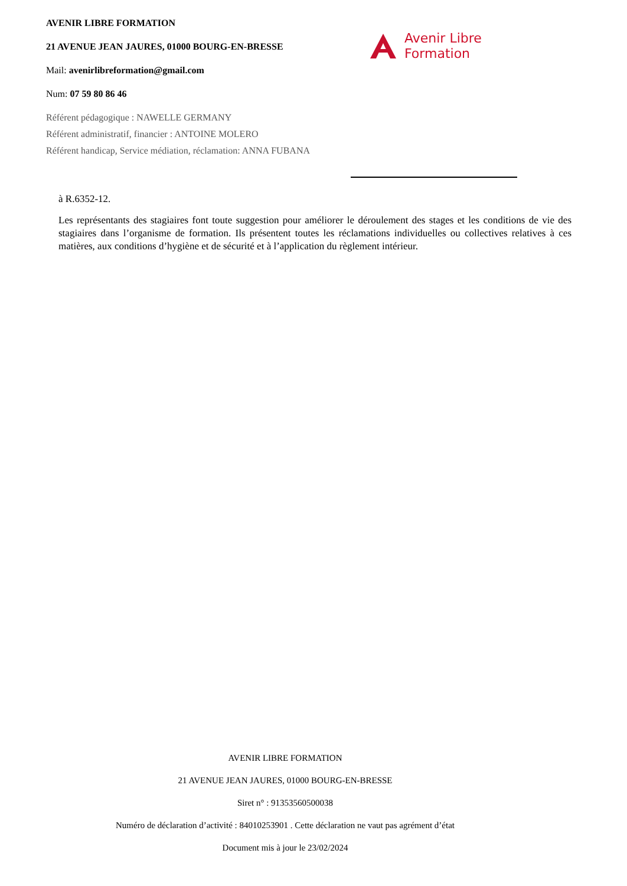AVENIR LIBRE FORMATION
21 AVENUE JEAN JAURES, 01000 BOURG-EN-BRESSE
Mail: avenirlibreformation@gmail.com
Num: 07 59 80 86 46
Référent pédagogique : NAWELLE GERMANY
Référent administratif, financier : ANTOINE MOLERO
Référent handicap, Service médiation, réclamation: ANNA FUBANA
Avenir Libre
Formation
à R.6352-12.
Les représentants des stagiaires font toute suggestion pour améliorer le déroulement des stages et les conditions de vie des stagiaires dans l’organisme de formation. Ils présentent toutes les réclamations individuelles ou collectives relatives à ces matières, aux conditions d’hygiène et de sécurité et à l’application du règlement intérieur.
AVENIR LIBRE FORMATION
21 AVENUE JEAN JAURES, 01000 BOURG-EN-BRESSE
Siret n° : 91353560500038
Numéro de déclaration d’activité : 84010253901 . Cette déclaration ne vaut pas agrément d’état
Document mis à jour le 23/02/2024